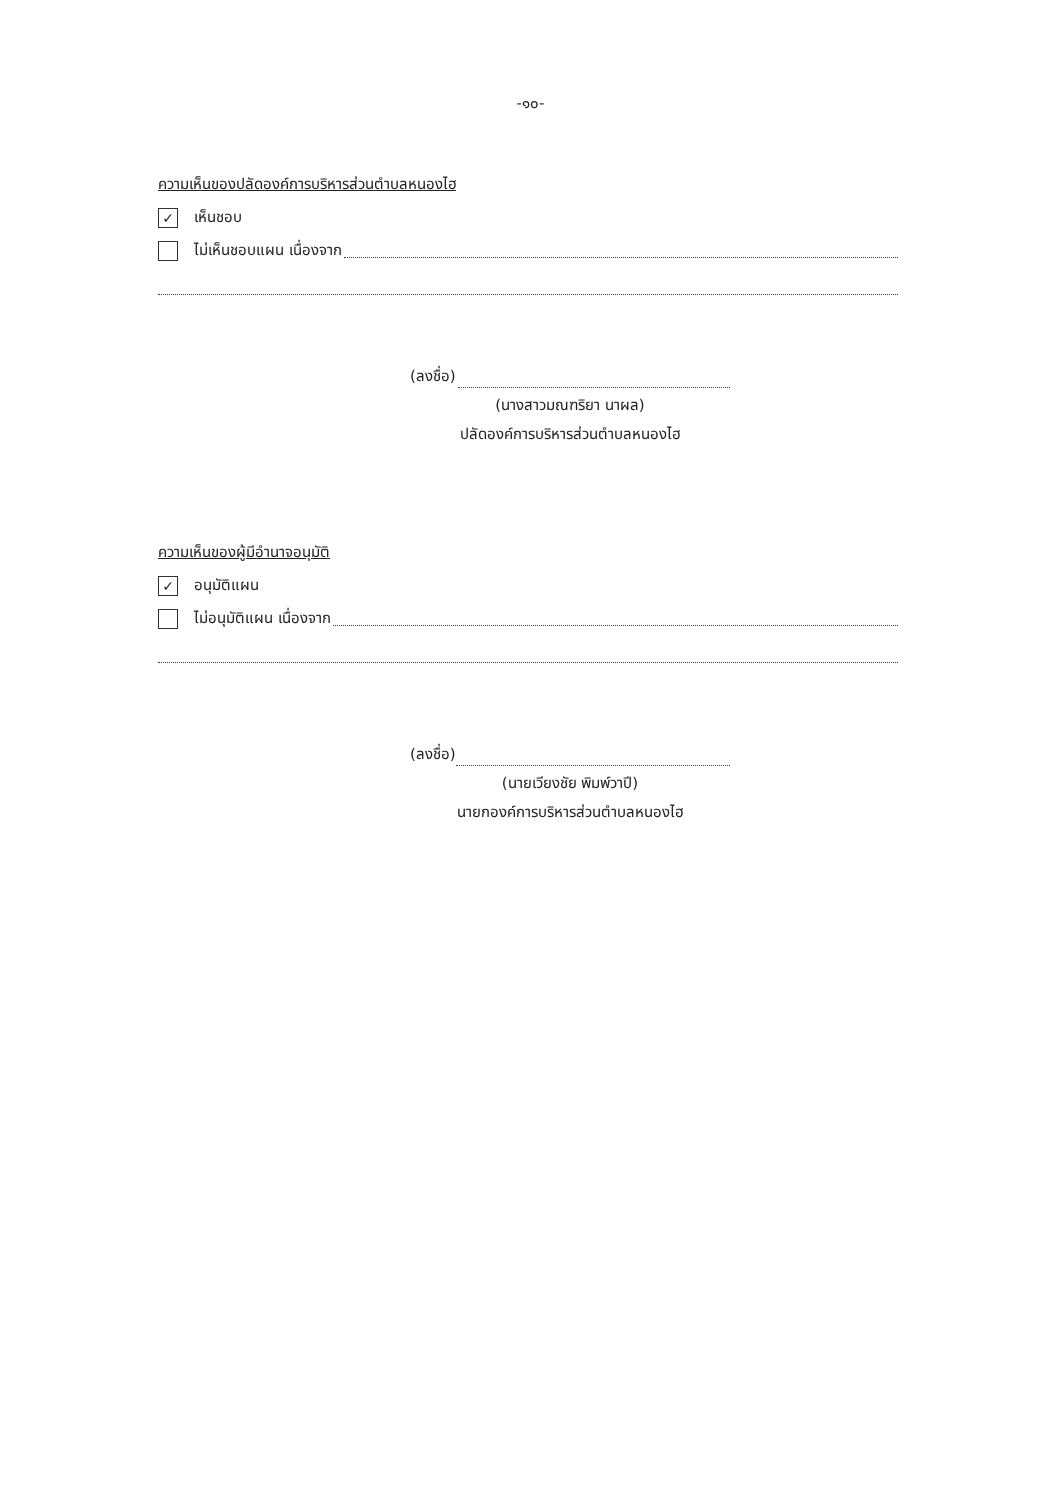-๑๐-
ความเห็นของปลัดองค์การบริหารส่วนตำบลหนองไฮ
✓ เห็นชอบ
ไม่เห็นชอบแผน เนื่องจาก
(ลงชื่อ)
(นางสาวมณฑริยา นาผล)
ปลัดองค์การบริหารส่วนตำบลหนองไฮ
ความเห็นของผู้มีอำนาจอนุมัติ
✓ อนุมัติแผน
ไม่อนุมัติแผน เนื่องจาก
(ลงชื่อ)
(นายเวียงชัย พิมพ์วาปี)
นายกองค์การบริหารส่วนตำบลหนองไฮ